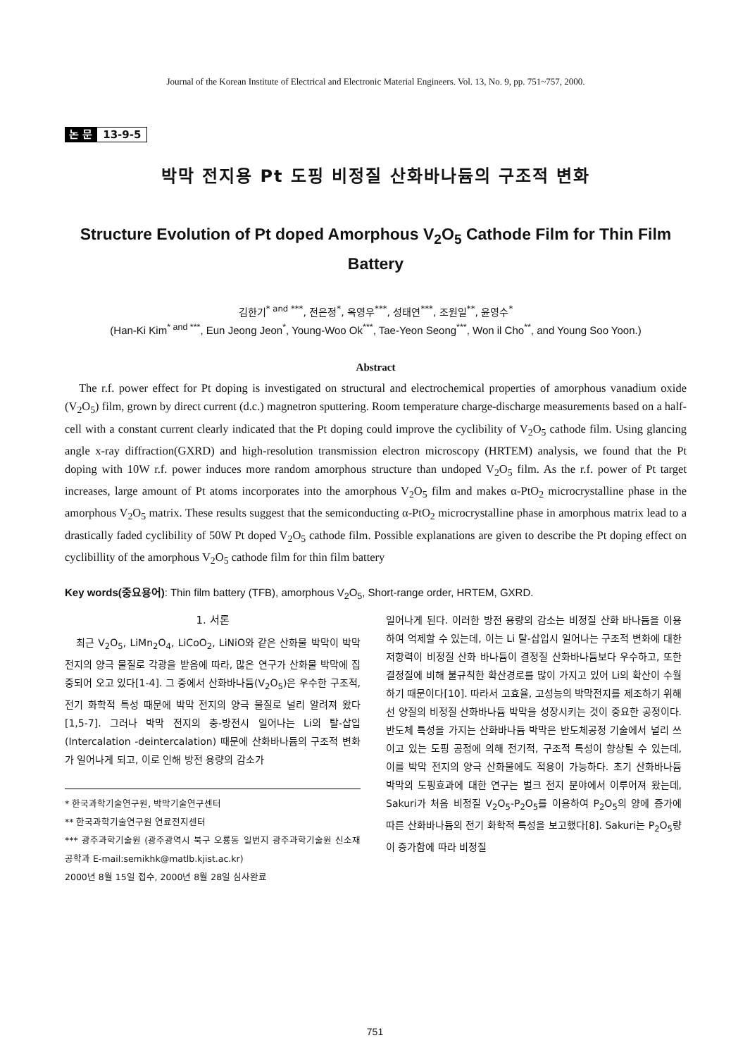Journal of the Korean Institute of Electrical and Electronic Material Engineers. Vol. 13, No. 9, pp. 751~757, 2000.
논 문 13-9-5
박막 전지용 Pt 도핑 비정질 산화바나듐의 구조적 변화
Structure Evolution of Pt doped Amorphous V<sub>2</sub>O<sub>5</sub> Cathode Film for Thin Film Battery
김한기<sup>* and ***</sup>, 전은정<sup>*</sup>, 옥영우<sup>***</sup>, 성태연<sup>***</sup>, 조원일<sup>**</sup>, 윤영수<sup>*</sup>
(Han-Ki Kim<sup>* and ***</sup>, Eun Jeong Jeon<sup>*</sup>, Young-Woo Ok<sup>***</sup>, Tae-Yeon Seong<sup>***</sup>, Won il Cho<sup>**</sup>, and Young Soo Yoon.)
Abstract
The r.f. power effect for Pt doping is investigated on structural and electrochemical properties of amorphous vanadium oxide (V<sub>2</sub>O<sub>5</sub>) film, grown by direct current (d.c.) magnetron sputtering. Room temperature charge-discharge measurements based on a half-cell with a constant current clearly indicated that the Pt doping could improve the cyclibility of V<sub>2</sub>O<sub>5</sub> cathode film. Using glancing angle x-ray diffraction(GXRD) and high-resolution transmission electron microscopy (HRTEM) analysis, we found that the Pt doping with 10W r.f. power induces more random amorphous structure than undoped V<sub>2</sub>O<sub>5</sub> film. As the r.f. power of Pt target increases, large amount of Pt atoms incorporates into the amorphous V<sub>2</sub>O<sub>5</sub> film and makes α-PtO<sub>2</sub> microcrystalline phase in the amorphous V<sub>2</sub>O<sub>5</sub> matrix. These results suggest that the semiconducting α-PtO<sub>2</sub> microcrystalline phase in amorphous matrix lead to a drastically faded cyclibility of 50W Pt doped V<sub>2</sub>O<sub>5</sub> cathode film. Possible explanations are given to describe the Pt doping effect on cyclibillity of the amorphous V<sub>2</sub>O<sub>5</sub> cathode film for thin film battery
Key words(중요용어): Thin film battery (TFB), amorphous V<sub>2</sub>O<sub>5</sub>, Short-range order, HRTEM, GXRD.
1. 서론
최근 V<sub>2</sub>O<sub>5</sub>, LiMn<sub>2</sub>O<sub>4</sub>, LiCoO<sub>2</sub>, LiNiO와 같은 산화물 박막이 박막 전지의 양극 물질로 각광을 받음에 따라, 많은 연구가 산화물 박막에 집중되어 오고 있다[1-4]. 그 중에서 산화바나듐(V<sub>2</sub>O<sub>5</sub>)은 우수한 구조적, 전기 화학적 특성 때문에 박막 전지의 양극 물질로 널리 알려져 왔다[1,5-7]. 그러나 박막 전지의 충-방전시 일어나는 Li의 탈-삽입(Intercalation -deintercalation) 때문에 산화바나듐의 구조적 변화가 일어나게 되고, 이로 인해 방전 용량의 감소가
* 한국과학기술연구원, 박막기술연구센터
** 한국과학기술연구원 연료전지센터
*** 광주과학기술원 (광주광역시 북구 오룡동 일번지 광주과학기술원 신소재공학과 E-mail:semikhk@matlb.kjist.ac.kr)
2000년 8월 15일 접수, 2000년 8월 28일 심사완료
일어나게 된다. 이러한 방전 용량의 감소는 비정질 산화 바나듐을 이용하여 억제할 수 있는데, 이는 Li 탈-삽입시 일어나는 구조적 변화에 대한 저항력이 비정질 산화 바나듐이 결정질 산화바나듐보다 우수하고, 또한 결정질에 비해 불규칙한 확산경로를 많이 가지고 있어 Li의 확산이 수월하기 때문이다[10]. 따라서 고효율, 고성능의 박막전지를 제조하기 위해선 양질의 비정질 산화바나듐 박막을 성장시키는 것이 중요한 공정이다. 반도체 특성을 가지는 산화바나듐 박막은 반도체공정 기술에서 널리 쓰이고 있는 도핑 공정에 의해 전기적, 구조적 특성이 향상될 수 있는데, 이를 박막 전지의 양극 산화물에도 적용이 가능하다. 초기 산화바나듐 박막의 도핑효과에 대한 연구는 벌크 전지 분야에서 이루어져 왔는데, Sakuri가 처음 비정질 V<sub>2</sub>O<sub>5</sub>-P<sub>2</sub>O<sub>5</sub>를 이용하여 P<sub>2</sub>O<sub>5</sub>의 양에 증가에 따른 산화바나듐의 전기 화학적 특성을 보고했다[8]. Sakuri는 P<sub>2</sub>O<sub>5</sub>량이 증가함에 따라 비정질
751